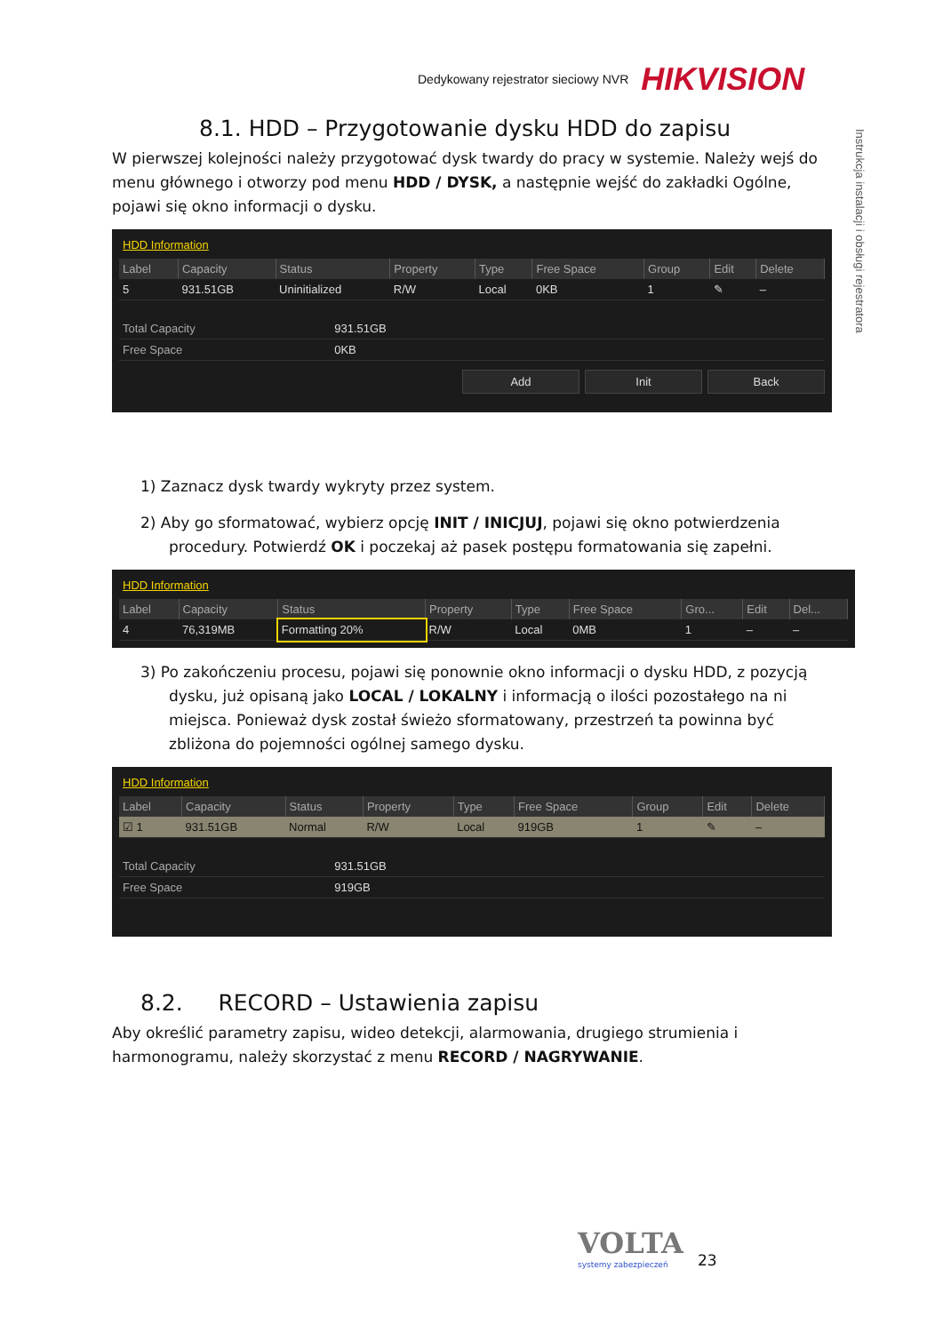Dedykowany rejestrator sieciowy NVR HIKVISION
Instrukcja instalacji i obsługi rejestratora
8.1. HDD – Przygotowanie dysku HDD do zapisu
W pierwszej kolejności należy przygotować dysk twardy do pracy w systemie. Należy wejś do menu głównego i otworzy pod menu HDD / DYSK, a następnie wejść do zakładki Ogólne, pojawi się okno informacji o dysku.
HDD Information
| Label | Capacity | Status | Property | Type | Free Space | Group | Edit | Delete |
| --- | --- | --- | --- | --- | --- | --- | --- | --- |
| 5 | 931.51GB | Uninitialized | R/W | Local | 0KB | 1 | ✎ | – |
| Total Capacity | 931.51GB |
| Free Space | 0KB |
Add Init Back
1) Zaznacz dysk twardy wykryty przez system.
2) Aby go sformatować, wybierz opcję INIT / INICJUJ, pojawi się okno potwierdzenia procedury. Potwierdź OK i poczekaj aż pasek postępu formatowania się zapełni.
HDD Information
| Label | Capacity | Status | Property | Type | Free Space | Gro... | Edit | Del... |
| --- | --- | --- | --- | --- | --- | --- | --- | --- |
| 4 | 76,319MB | Formatting 20% | R/W | Local | 0MB | 1 | – | – |
3) Po zakończeniu procesu, pojawi się ponownie okno informacji o dysku HDD, z pozycją dysku, już opisaną jako LOCAL / LOKALNY i informacją o ilości pozostałego na ni miejsca. Ponieważ dysk został świeżo sformatowany, przestrzeń ta powinna być zbliżona do pojemności ogólnej samego dysku.
HDD Information
| Label | Capacity | Status | Property | Type | Free Space | Group | Edit | Delete |
| --- | --- | --- | --- | --- | --- | --- | --- | --- |
| ☑ 1 | 931.51GB | Normal | R/W | Local | 919GB | 1 | ✎ | – |
| Total Capacity | 931.51GB |
| Free Space | 919GB |
8.2. RECORD – Ustawienia zapisu
Aby określić parametry zapisu, wideo detekcji, alarmowania, drugiego strumienia i harmonogramu, należy skorzystać z menu RECORD / NAGRYWANIE.
VOLTA
systemy zabezpieczeń
23